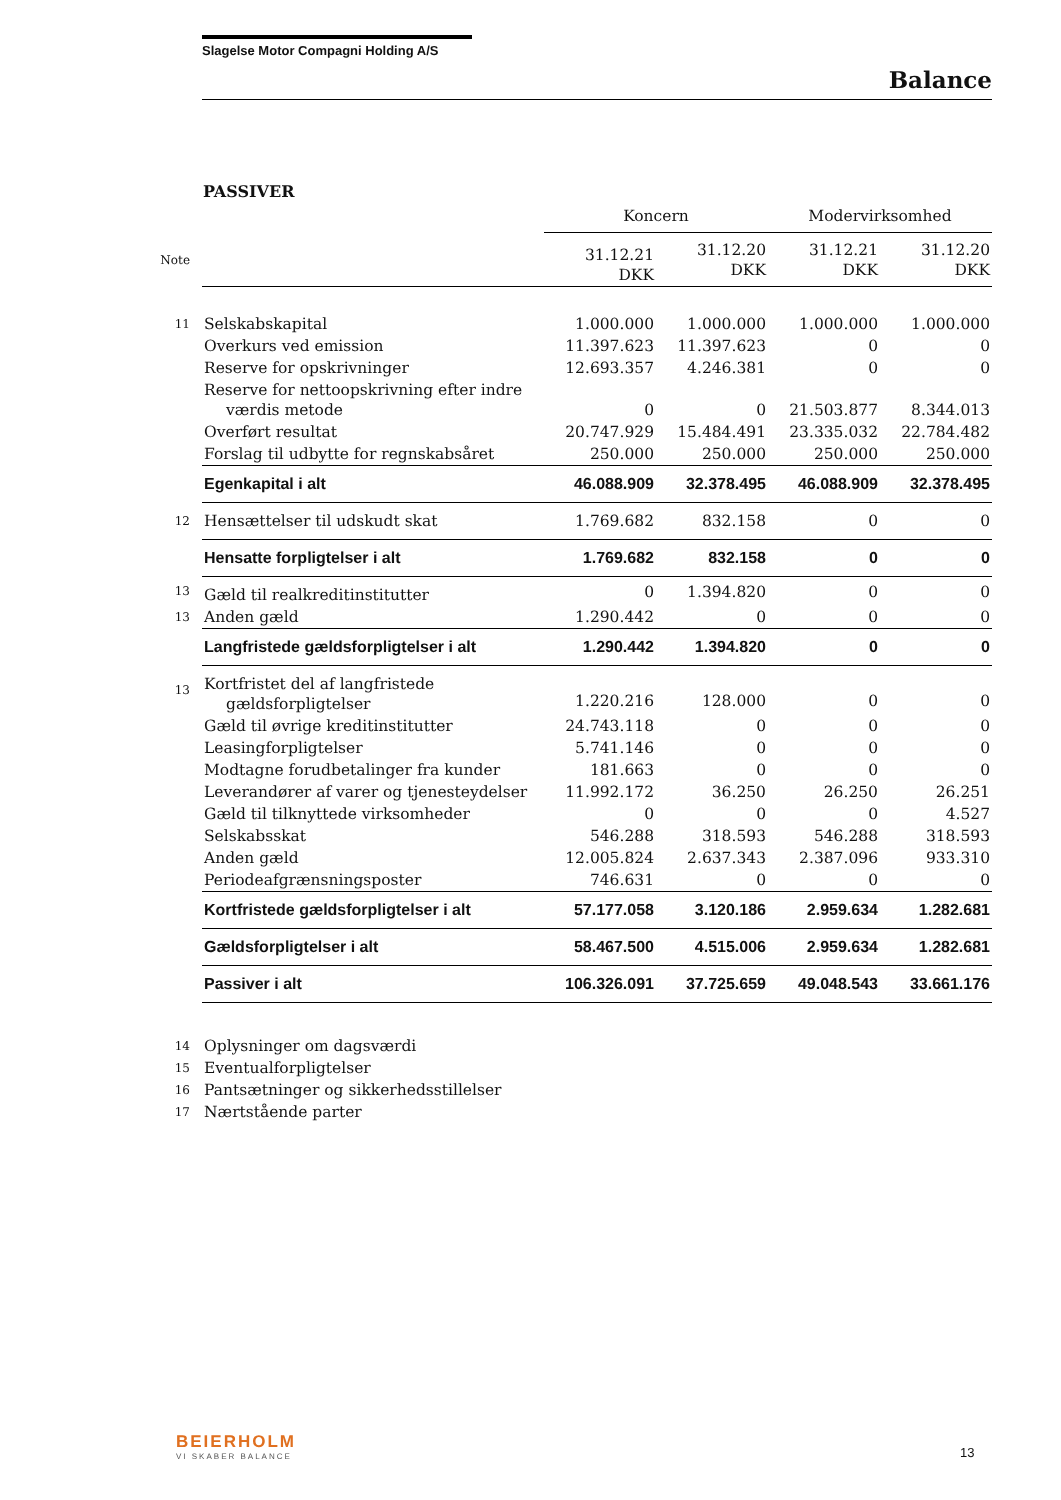Slagelse Motor Compagni Holding A/S
Balance
PASSIVER
| | | Koncern | | Modervirksomhed | |
| Note | | 31.12.21 DKK | 31.12.20 DKK | 31.12.21 DKK | 31.12.20 DKK |
| 11 | Selskabskapital | 1.000.000 | 1.000.000 | 1.000.000 | 1.000.000 |
| | Overkurs ved emission | 11.397.623 | 11.397.623 | 0 | 0 |
| | Reserve for opskrivninger | 12.693.357 | 4.246.381 | 0 | 0 |
| | Reserve for nettoopskrivning efter indre værdis metode | 0 | 0 | 21.503.877 | 8.344.013 |
| | Overført resultat | 20.747.929 | 15.484.491 | 23.335.032 | 22.784.482 |
| | Forslag til udbytte for regnskabsåret | 250.000 | 250.000 | 250.000 | 250.000 |
| | Egenkapital i alt | 46.088.909 | 32.378.495 | 46.088.909 | 32.378.495 |
| 12 | Hensættelser til udskudt skat | 1.769.682 | 832.158 | 0 | 0 |
| | Hensatte forpligtelser i alt | 1.769.682 | 832.158 | 0 | 0 |
| 13 | Gæld til realkreditinstitutter | 0 | 1.394.820 | 0 | 0 |
| 13 | Anden gæld | 1.290.442 | 0 | 0 | 0 |
| | Langfristede gældsforpligtelser i alt | 1.290.442 | 1.394.820 | 0 | 0 |
| 13 | Kortfristet del af langfristede gældsforpligtelser | 1.220.216 | 128.000 | 0 | 0 |
| | Gæld til øvrige kreditinstitutter | 24.743.118 | 0 | 0 | 0 |
| | Leasingforpligtelser | 5.741.146 | 0 | 0 | 0 |
| | Modtagne forudbetalinger fra kunder | 181.663 | 0 | 0 | 0 |
| | Leverandører af varer og tjenesteydelser | 11.992.172 | 36.250 | 26.250 | 26.251 |
| | Gæld til tilknyttede virksomheder | 0 | 0 | 0 | 4.527 |
| | Selskabsskat | 546.288 | 318.593 | 546.288 | 318.593 |
| | Anden gæld | 12.005.824 | 2.637.343 | 2.387.096 | 933.310 |
| | Periodeafgrænsningsposter | 746.631 | 0 | 0 | 0 |
| | Kortfristede gældsforpligtelser i alt | 57.177.058 | 3.120.186 | 2.959.634 | 1.282.681 |
| | Gældsforpligtelser i alt | 58.467.500 | 4.515.006 | 2.959.634 | 1.282.681 |
| | Passiver i alt | 106.326.091 | 37.725.659 | 49.048.543 | 33.661.176 |
| 14 | Oplysninger om dagsværdi | | | | |
| 15 | Eventualforpligtelser | | | | |
| 16 | Pantsætninger og sikkerhedsstillelser | | | | |
| 17 | Nærtstående parter | | | | |
BEIERHOLM
VI SKABER BALANCE
13